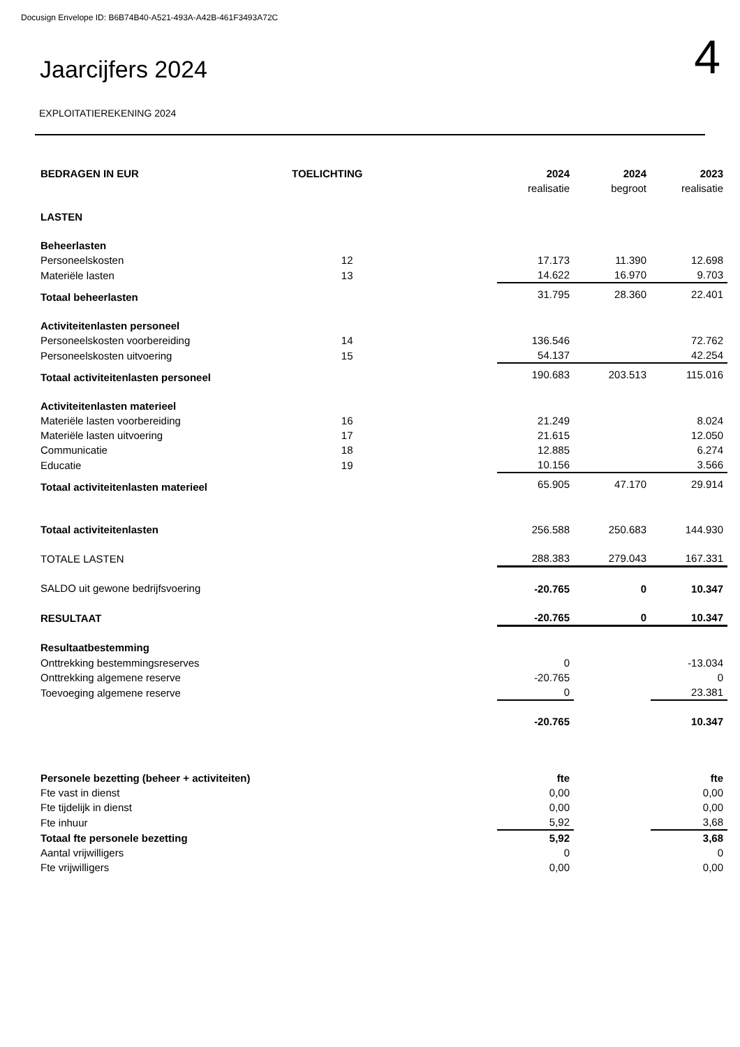Docusign Envelope ID: B6B74B40-A521-493A-A42B-461F3493A72C
Jaarcijfers 2024
4
EXPLOITATIEREKENING 2024
| BEDRAGEN IN EUR | TOELICHTING | 2024 | 2024 | 2023 |
| --- | --- | --- | --- | --- |
| | | realisatie | begroot | realisatie |
| LASTEN | | | | |
| Beheerlasten | | | | |
| Personeelskosten | 12 | 17.173 | 11.390 | 12.698 |
| Materiële lasten | 13 | 14.622 | 16.970 | 9.703 |
| Totaal beheerlasten | | 31.795 | 28.360 | 22.401 |
| Activiteitenlasten personeel | | | | |
| Personeelskosten voorbereiding | 14 | 136.546 | | 72.762 |
| Personeelskosten uitvoering | 15 | 54.137 | | 42.254 |
| Totaal activiteitenlasten personeel | | 190.683 | 203.513 | 115.016 |
| Activiteitenlasten materieel | | | | |
| Materiële lasten voorbereiding | 16 | 21.249 | | 8.024 |
| Materiële lasten uitvoering | 17 | 21.615 | | 12.050 |
| Communicatie | 18 | 12.885 | | 6.274 |
| Educatie | 19 | 10.156 | | 3.566 |
| Totaal activiteitenlasten materieel | | 65.905 | 47.170 | 29.914 |
| Totaal activiteitenlasten | | 256.588 | 250.683 | 144.930 |
| TOTALE LASTEN | | 288.383 | 279.043 | 167.331 |
| SALDO uit gewone bedrijfsvoering | | -20.765 | 0 | 10.347 |
| RESULTAAT | | -20.765 | 0 | 10.347 |
| Resultaatbestemming | | | | |
| Onttrekking bestemmingsreserves | | 0 | | -13.034 |
| Onttrekking algemene reserve | | -20.765 | | 0 |
| Toevoeging algemene reserve | | 0 | | 23.381 |
| | | -20.765 | | 10.347 |
| Personele bezetting (beheer + activiteiten) | | fte | | fte |
| Fte vast in dienst | | 0,00 | | 0,00 |
| Fte tijdelijk in dienst | | 0,00 | | 0,00 |
| Fte inhuur | | 5,92 | | 3,68 |
| Totaal fte personele bezetting | | 5,92 | | 3,68 |
| Aantal vrijwilligers | | 0 | | 0 |
| Fte vrijwilligers | | 0,00 | | 0,00 |